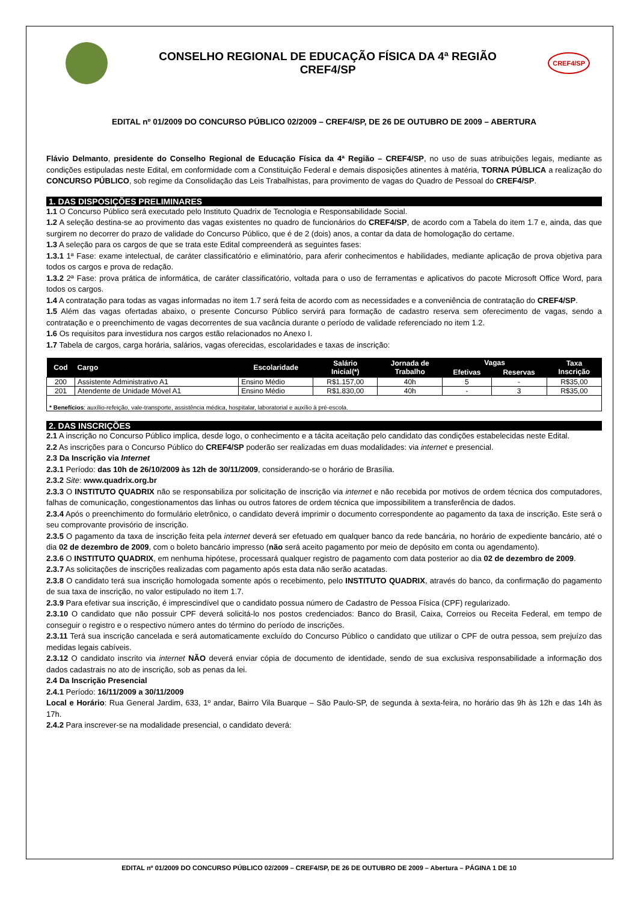CONSELHO REGIONAL DE EDUCAÇÃO FÍSICA DA 4ª REGIÃO
CREF4/SP
CREF4/SP
EDITAL nº 01/2009 DO CONCURSO PÚBLICO 02/2009 – CREF4/SP, DE 26 DE OUTUBRO DE 2009 – ABERTURA
Flávio Delmanto, presidente do Conselho Regional de Educação Física da 4ª Região – CREF4/SP, no uso de suas atribuições legais, mediante as condições estipuladas neste Edital, em conformidade com a Constituição Federal e demais disposições atinentes à matéria, TORNA PÚBLICA a realização do CONCURSO PÚBLICO, sob regime da Consolidação das Leis Trabalhistas, para provimento de vagas do Quadro de Pessoal do CREF4/SP.
1. DAS DISPOSIÇÕES PRELIMINARES
1.1 O Concurso Público será executado pelo Instituto Quadrix de Tecnologia e Responsabilidade Social.
1.2 A seleção destina-se ao provimento das vagas existentes no quadro de funcionários do CREF4/SP, de acordo com a Tabela do item 1.7 e, ainda, das que surgirem no decorrer do prazo de validade do Concurso Público, que é de 2 (dois) anos, a contar da data de homologação do certame.
1.3 A seleção para os cargos de que se trata este Edital compreenderá as seguintes fases:
1.3.1 1ª Fase: exame intelectual, de caráter classificatório e eliminatório, para aferir conhecimentos e habilidades, mediante aplicação de prova objetiva para todos os cargos e prova de redação.
1.3.2 2ª Fase: prova prática de informática, de caráter classificatório, voltada para o uso de ferramentas e aplicativos do pacote Microsoft Office Word, para todos os cargos.
1.4 A contratação para todas as vagas informadas no item 1.7 será feita de acordo com as necessidades e a conveniência de contratação do CREF4/SP.
1.5 Além das vagas ofertadas abaixo, o presente Concurso Público servirá para formação de cadastro reserva sem oferecimento de vagas, sendo a contratação e o preenchimento de vagas decorrentes de sua vacância durante o período de validade referenciado no item 1.2.
1.6 Os requisitos para investidura nos cargos estão relacionados no Anexo I.
1.7 Tabela de cargos, carga horária, salários, vagas oferecidas, escolaridades e taxas de inscrição:
| Cod | Cargo | Escolaridade | Salário Inicial(*) | Jornada de Trabalho | Vagas | | Taxa Inscrição |
| --- | --- | --- | --- | --- | --- | --- | --- |
| | | | | | Efetivas | Reservas | |
| 200 | Assistente Administrativo A1 | Ensino Médio | R$1.157,00 | 40h | 5 | - | R$35,00 |
| 201 | Atendente de Unidade Móvel A1 | Ensino Médio | R$1.830,00 | 40h | - | 3 | R$35,00 |
| * Benefícios : auxílio-refeição, vale-transporte, assistência médica, hospitalar, laboratorial e auxílio à pré-escola. | | | | | | | |
2. DAS INSCRIÇÕES
2.1 A inscrição no Concurso Público implica, desde logo, o conhecimento e a tácita aceitação pelo candidato das condições estabelecidas neste Edital.
2.2 As inscrições para o Concurso Público do CREF4/SP poderão ser realizadas em duas modalidades: via internet e presencial.
2.3 Da Inscrição via Internet
2.3.1 Período: das 10h de 26/10/2009 às 12h de 30/11/2009, considerando-se o horário de Brasília.
2.3.2 Site: www.quadrix.org.br
2.3.3 O INSTITUTO QUADRIX não se responsabiliza por solicitação de inscrição via internet e não recebida por motivos de ordem técnica dos computadores, falhas de comunicação, congestionamentos das linhas ou outros fatores de ordem técnica que impossibilitem a transferência de dados.
2.3.4 Após o preenchimento do formulário eletrônico, o candidato deverá imprimir o documento correspondente ao pagamento da taxa de inscrição. Este será o seu comprovante provisório de inscrição.
2.3.5 O pagamento da taxa de inscrição feita pela internet deverá ser efetuado em qualquer banco da rede bancária, no horário de expediente bancário, até o dia 02 de dezembro de 2009, com o boleto bancário impresso (não será aceito pagamento por meio de depósito em conta ou agendamento).
2.3.6 O INSTITUTO QUADRIX, em nenhuma hipótese, processará qualquer registro de pagamento com data posterior ao dia 02 de dezembro de 2009.
2.3.7 As solicitações de inscrições realizadas com pagamento após esta data não serão acatadas.
2.3.8 O candidato terá sua inscrição homologada somente após o recebimento, pelo INSTITUTO QUADRIX, através do banco, da confirmação do pagamento de sua taxa de inscrição, no valor estipulado no item 1.7.
2.3.9 Para efetivar sua inscrição, é imprescindível que o candidato possua número de Cadastro de Pessoa Física (CPF) regularizado.
2.3.10 O candidato que não possuir CPF deverá solicitá-lo nos postos credenciados: Banco do Brasil, Caixa, Correios ou Receita Federal, em tempo de conseguir o registro e o respectivo número antes do término do período de inscrições.
2.3.11 Terá sua inscrição cancelada e será automaticamente excluído do Concurso Público o candidato que utilizar o CPF de outra pessoa, sem prejuízo das medidas legais cabíveis.
2.3.12 O candidato inscrito via internet NÃO deverá enviar cópia de documento de identidade, sendo de sua exclusiva responsabilidade a informação dos dados cadastrais no ato de inscrição, sob as penas da lei.
2.4 Da Inscrição Presencial
2.4.1 Período: 16/11/2009 a 30/11/2009
Local e Horário: Rua General Jardim, 633, 1º andar, Bairro Vila Buarque – São Paulo-SP, de segunda à sexta-feira, no horário das 9h às 12h e das 14h às 17h.
2.4.2 Para inscrever-se na modalidade presencial, o candidato deverá:
EDITAL nº 01/2009 DO CONCURSO PÚBLICO 02/2009 – CREF4/SP, DE 26 DE OUTUBRO DE 2009 – Abertura – PÁGINA 1 DE 10